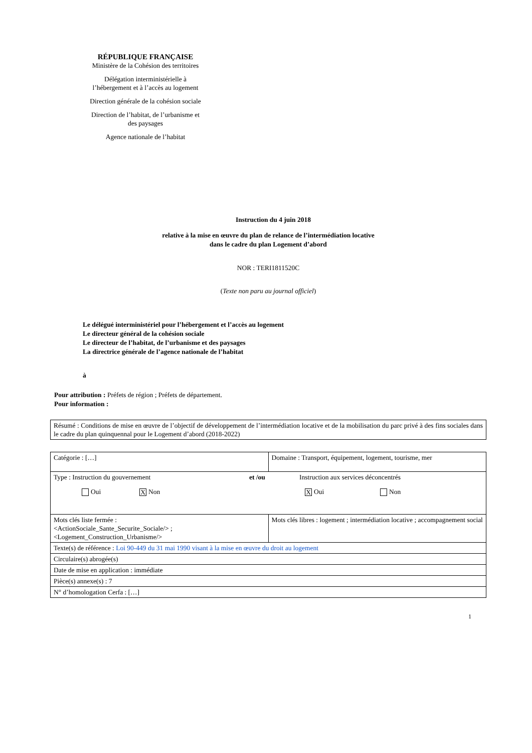RÉPUBLIQUE FRANÇAISE
Ministère de la Cohésion des territoires
Délégation interministérielle à
l’hébergement et à l’accès au logement
Direction générale de la cohésion sociale
Direction de l’habitat, de l’urbanisme et
des paysages
Agence nationale de l’habitat
Instruction du 4 juin 2018
relative à la mise en œuvre du plan de relance de l’intermédiation locative
dans le cadre du plan Logement d’abord
NOR : TERI1811520C
(Texte non paru au journal officiel)
Le délégué interministériel pour l’hébergement et l’accès au logement
Le directeur général de la cohésion sociale
Le directeur de l’habitat, de l’urbanisme et des paysages
La directrice générale de l’agence nationale de l’habitat
à
Pour attribution : Préfets de région ; Préfets de département.
Pour information :
| Résumé : Conditions de mise en œuvre de l’objectif de développement de l’intermédiation locative et de la mobilisation du parc privé à des fins sociales dans le cadre du plan quinquennal pour le Logement d’abord (2018-2022) |
| Catégorie : […] | Domaine : Transport, équipement, logement, tourisme, mer |
| Type : Instruction du gouvernement et /ou Instruction aux services déconcentrés Oui X Non X Oui Non | |
| Mots clés liste fermée : <ActionSociale_Sante_Securite_Sociale/> ; <Logement_Construction_Urbanisme/> | Mots clés libres : logement ; intermédiation locative ; accompagnement social |
| Texte(s) de référence : Loi 90-449 du 31 mai 1990 visant à la mise en œuvre du droit au logement | |
| Circulaire(s) abrogée(s) | |
| Date de mise en application : immédiate | |
| Pièce(s) annexe(s) : 7 | |
| N° d’homologation Cerfa : […] | |
1